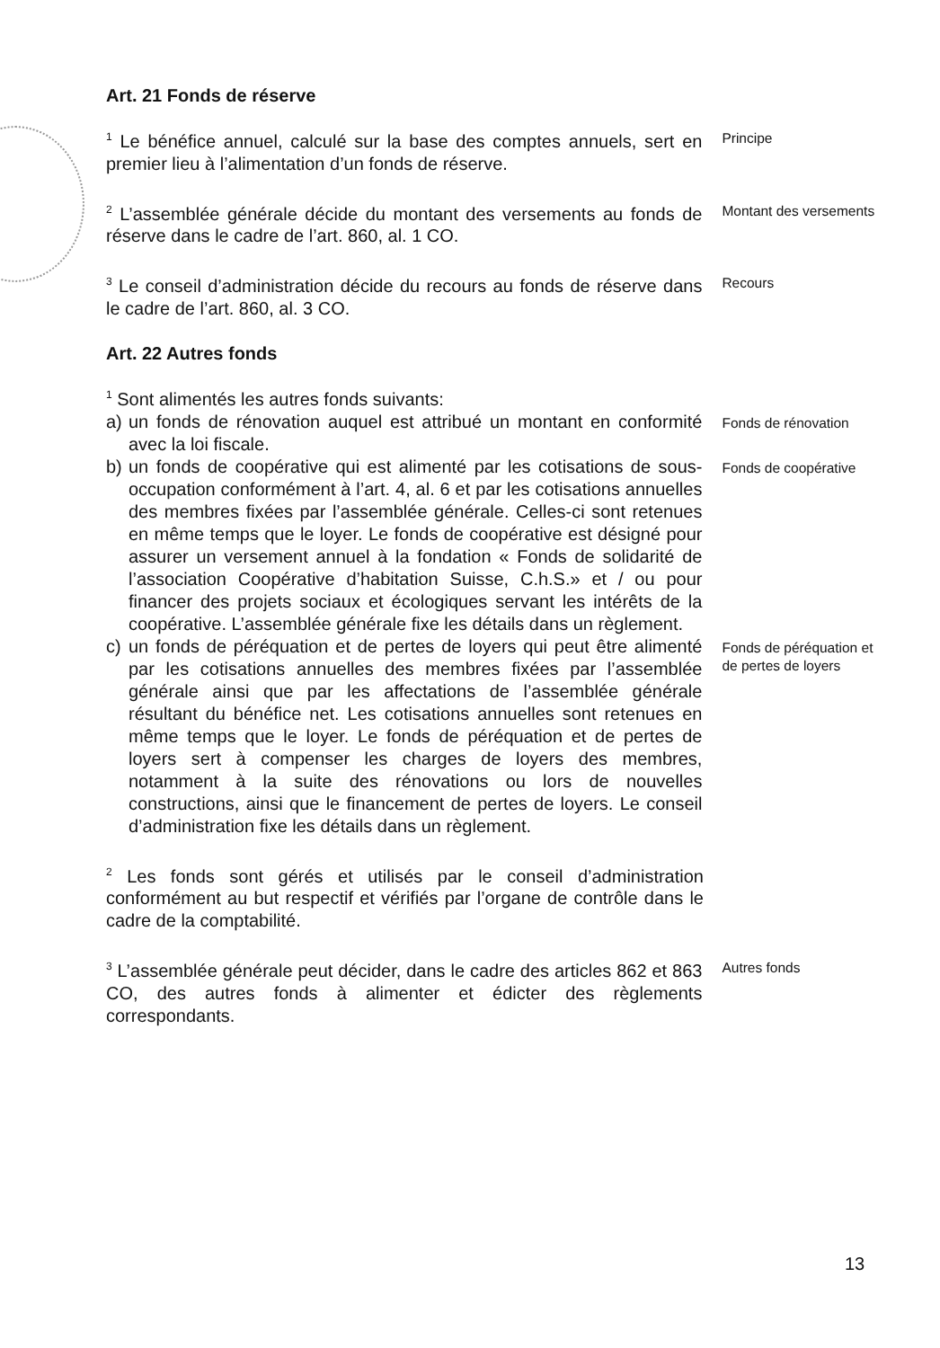Art. 21 Fonds de réserve
<sup>1</sup> Le bénéfice annuel, calculé sur la base des comptes annuels, sert en premier lieu à l’alimentation d’un fonds de réserve.
Principe
<sup>2</sup> L’assemblée générale décide du montant des versements au fonds de réserve dans le cadre de l’art. 860, al. 1 CO.
Montant des versements
<sup>3</sup> Le conseil d’administration décide du recours au fonds de réserve dans le cadre de l’art. 860, al. 3 CO.
Recours
Art. 22 Autres fonds
<sup>1</sup> Sont alimentés les autres fonds suivants:
a) un fonds de rénovation auquel est attribué un montant en conformité avec la loi fiscale.
Fonds de rénovation
b) un fonds de coopérative qui est alimenté par les cotisations de sous-occupation conformément à l’art. 4, al. 6 et par les cotisations annuelles des membres fixées par l’assemblée générale. Celles-ci sont retenues en même temps que le loyer. Le fonds de coopérative est désigné pour assurer un versement annuel à la fondation « Fonds de solidarité de l’association Coopérative d’habitation Suisse, C.h.S.» et / ou pour financer des projets sociaux et écologiques servant les intérêts de la coopérative. L’assemblée générale fixe les détails dans un règlement.
Fonds de coopérative
c) un fonds de péréquation et de pertes de loyers qui peut être alimenté par les cotisations annuelles des membres fixées par l’assemblée générale ainsi que par les affectations de l’assemblée générale résultant du bénéfice net. Les cotisations annuelles sont retenues en même temps que le loyer. Le fonds de péréquation et de pertes de loyers sert à compenser les charges de loyers des membres, notamment à la suite des rénovations ou lors de nouvelles constructions, ainsi que le financement de pertes de loyers. Le conseil d’administration fixe les détails dans un règlement.
Fonds de péréquation et de pertes de loyers
<sup>2</sup> Les fonds sont gérés et utilisés par le conseil d’administration conformément au but respectif et vérifiés par l’organe de contrôle dans le cadre de la comptabilité.
<sup>3</sup> L’assemblée générale peut décider, dans le cadre des articles 862 et 863 CO, des autres fonds à alimenter et édicter des règlements correspondants.
Autres fonds
13